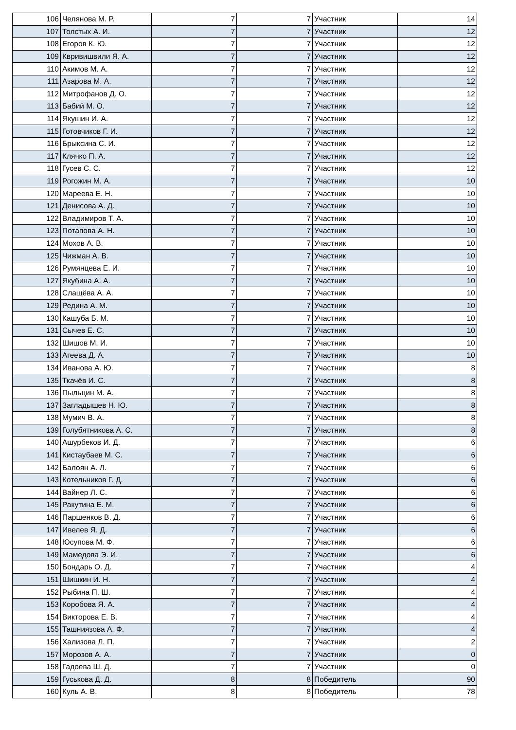| 106 | Челянова М. Р. | 7 | 7 | Участник | 14 |
| 107 | Толстых А. И. | 7 | 7 | Участник | 12 |
| 108 | Егоров К. Ю. | 7 | 7 | Участник | 12 |
| 109 | Квривишвили Я. А. | 7 | 7 | Участник | 12 |
| 110 | Акимов М. А. | 7 | 7 | Участник | 12 |
| 111 | Азарова М. А. | 7 | 7 | Участник | 12 |
| 112 | Митрофанов Д. О. | 7 | 7 | Участник | 12 |
| 113 | Бабий М. О. | 7 | 7 | Участник | 12 |
| 114 | Якушин И. А. | 7 | 7 | Участник | 12 |
| 115 | Готовчиков Г. И. | 7 | 7 | Участник | 12 |
| 116 | Брыксина С. И. | 7 | 7 | Участник | 12 |
| 117 | Клячко П. А. | 7 | 7 | Участник | 12 |
| 118 | Гусев С. С. | 7 | 7 | Участник | 12 |
| 119 | Рогожин М. А. | 7 | 7 | Участник | 10 |
| 120 | Мареева Е. Н. | 7 | 7 | Участник | 10 |
| 121 | Денисова А. Д. | 7 | 7 | Участник | 10 |
| 122 | Владимиров Т. А. | 7 | 7 | Участник | 10 |
| 123 | Потапова А. Н. | 7 | 7 | Участник | 10 |
| 124 | Мохов А. В. | 7 | 7 | Участник | 10 |
| 125 | Чижман А. В. | 7 | 7 | Участник | 10 |
| 126 | Румянцева Е. И. | 7 | 7 | Участник | 10 |
| 127 | Якубина А. А. | 7 | 7 | Участник | 10 |
| 128 | Слащёва А. А. | 7 | 7 | Участник | 10 |
| 129 | Редина А. М. | 7 | 7 | Участник | 10 |
| 130 | Кашуба Б. М. | 7 | 7 | Участник | 10 |
| 131 | Сычев Е. С. | 7 | 7 | Участник | 10 |
| 132 | Шишов М. И. | 7 | 7 | Участник | 10 |
| 133 | Агеева Д. А. | 7 | 7 | Участник | 10 |
| 134 | Иванова А. Ю. | 7 | 7 | Участник | 8 |
| 135 | Ткачёв И. С. | 7 | 7 | Участник | 8 |
| 136 | Пыльцин М. А. | 7 | 7 | Участник | 8 |
| 137 | Загладышев Н. Ю. | 7 | 7 | Участник | 8 |
| 138 | Мумич В. А. | 7 | 7 | Участник | 8 |
| 139 | Голубятникова А. С. | 7 | 7 | Участник | 8 |
| 140 | Ашурбеков И. Д. | 7 | 7 | Участник | 6 |
| 141 | Кистаубаев М. С. | 7 | 7 | Участник | 6 |
| 142 | Балоян А. Л. | 7 | 7 | Участник | 6 |
| 143 | Котельников Г. Д. | 7 | 7 | Участник | 6 |
| 144 | Вайнер Л. С. | 7 | 7 | Участник | 6 |
| 145 | Ракутина Е. М. | 7 | 7 | Участник | 6 |
| 146 | Паршенков В. Д. | 7 | 7 | Участник | 6 |
| 147 | Ивелев Я. Д. | 7 | 7 | Участник | 6 |
| 148 | Юсупова М. Ф. | 7 | 7 | Участник | 6 |
| 149 | Мамедова Э. И. | 7 | 7 | Участник | 6 |
| 150 | Бондарь О. Д. | 7 | 7 | Участник | 4 |
| 151 | Шишкин И. Н. | 7 | 7 | Участник | 4 |
| 152 | Рыбина П. Ш. | 7 | 7 | Участник | 4 |
| 153 | Коробова Я. А. | 7 | 7 | Участник | 4 |
| 154 | Викторова Е. В. | 7 | 7 | Участник | 4 |
| 155 | Ташниязова А. Ф. | 7 | 7 | Участник | 4 |
| 156 | Хализова Л. П. | 7 | 7 | Участник | 2 |
| 157 | Морозов А. А. | 7 | 7 | Участник | 0 |
| 158 | Гадоева Ш. Д. | 7 | 7 | Участник | 0 |
| 159 | Гуськова Д. Д. | 8 | 8 | Победитель | 90 |
| 160 | Куль А. В. | 8 | 8 | Победитель | 78 |